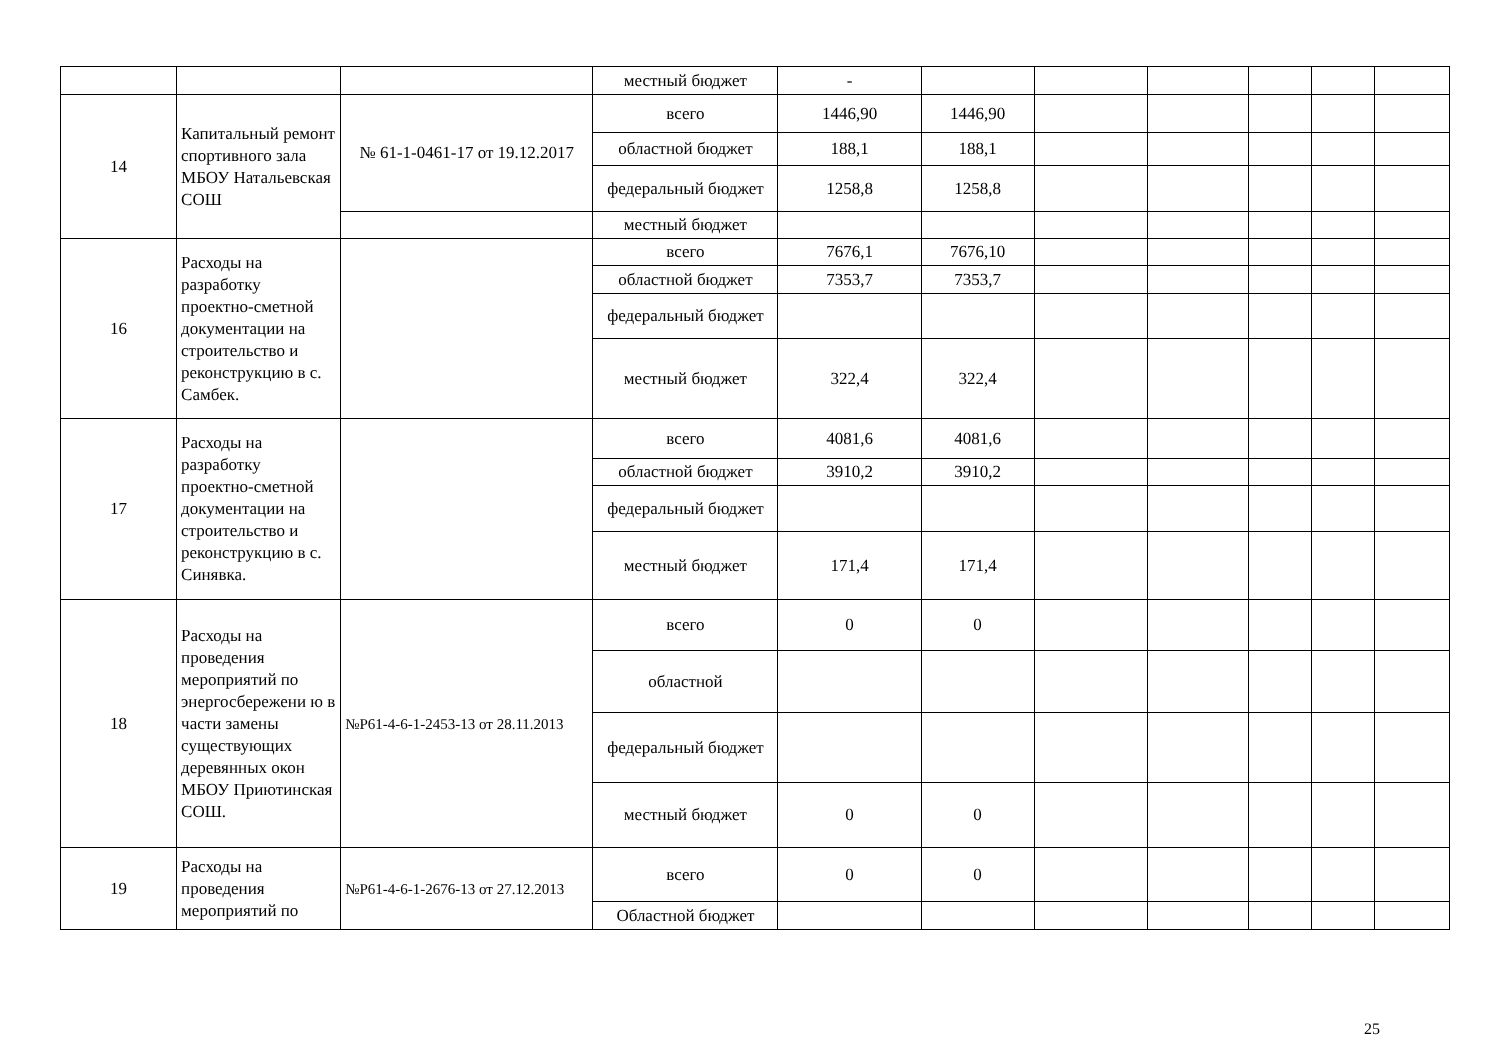| | | | местный бюджет | - | | | | | | |
| 14 | Капитальный ремонт спортивного зала МБОУ Натальевская СОШ | № 61-1-0461-17 от 19.12.2017 | всего | 1446,90 | 1446,90 | | | | | |
| | | | областной бюджет | 188,1 | 188,1 | | | | | |
| | | | федеральный бюджет | 1258,8 | 1258,8 | | | | | |
| | | | местный бюджет | | | | | | | |
| 16 | Расходы на разработку проектно-сметной документации на строительство и реконструкцию в с. Самбек. | | всего | 7676,1 | 7676,10 | | | | | |
| | | | областной бюджет | 7353,7 | 7353,7 | | | | | |
| | | | федеральный бюджет | | | | | | | |
| | | | местный бюджет | 322,4 | 322,4 | | | | | |
| 17 | Расходы на разработку проектно-сметной документации на строительство и реконструкцию в с. Синявка. | | всего | 4081,6 | 4081,6 | | | | | |
| | | | областной бюджет | 3910,2 | 3910,2 | | | | | |
| | | | федеральный бюджет | | | | | | | |
| | | | местный бюджет | 171,4 | 171,4 | | | | | |
| 18 | Расходы на проведения мероприятий по энергосбережени ю в части замены существующих деревянных окон МБОУ Приютинская СОШ. | №Р61-4-6-1-2453-13 от 28.11.2013 | всего | 0 | 0 | | | | | |
| | | | областной | | | | | | | |
| | | | федеральный бюджет | | | | | | | |
| | | | местный бюджет | 0 | 0 | | | | | |
| 19 | Расходы на проведения мероприятий по | №Р61-4-6-1-2676-13 от 27.12.2013 | всего | 0 | 0 | | | | | |
| | | | Областной бюджет | | | | | | | |
25